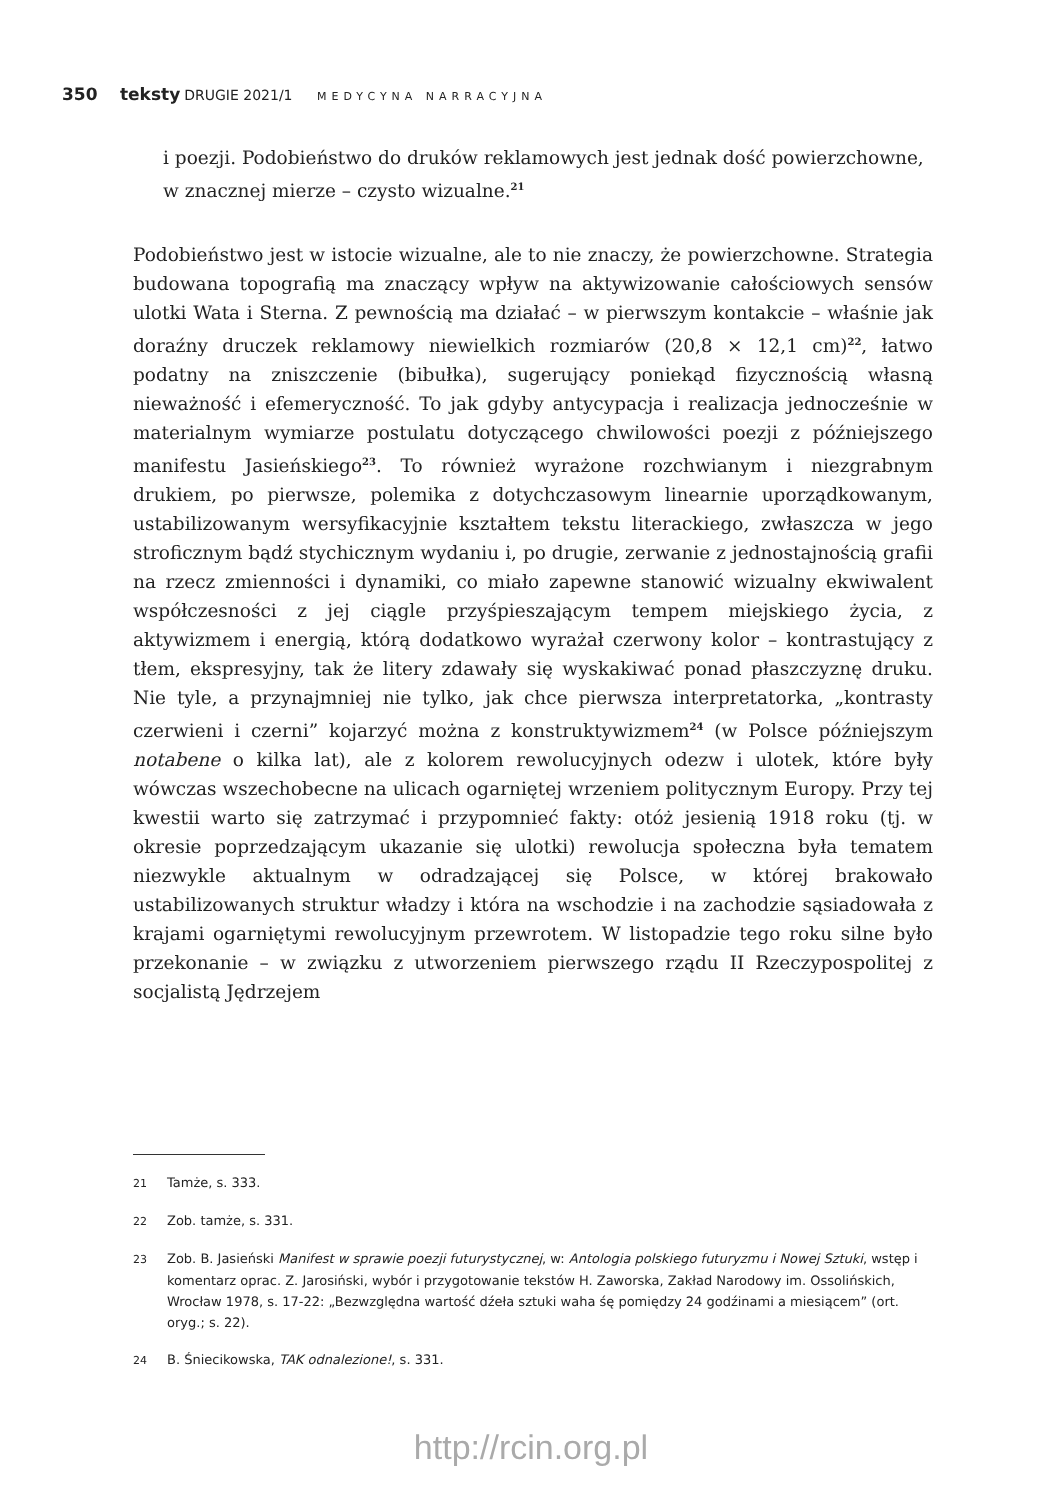350 teksty DRUGIE 2021/1 MEDYCYNA NARRACYJNA
i poezji. Podobieństwo do druków reklamowych jest jednak dość powierzchowne, w znacznej mierze – czysto wizualne.<sup>21</sup>
Podobieństwo jest w istocie wizualne, ale to nie znaczy, że powierzchowne. Strategia budowana topografią ma znaczący wpływ na aktywizowanie całościowych sensów ulotki Wata i Sterna. Z pewnością ma działać – w pierwszym kontakcie – właśnie jak doraźny druczek reklamowy niewielkich rozmiarów (20,8 × 12,1 cm)<sup>22</sup>, łatwo podatny na zniszczenie (bibułka), sugerujący poniekąd fizycznością własną nieważność i efemeryczność. To jak gdyby antycypacja i realizacja jednocześnie w materialnym wymiarze postulatu dotyczącego chwilowości poezji z późniejszego manifestu Jasieńskiego<sup>23</sup>. To również wyrażone rozchwianym i niezgrabnym drukiem, po pierwsze, polemika z dotychczasowym linearnie uporządkowanym, ustabilizowanym wersyfikacyjnie kształtem tekstu literackiego, zwłaszcza w jego stroficznym bądź stychicznym wydaniu i, po drugie, zerwanie z jednostajnością grafii na rzecz zmienności i dynamiki, co miało zapewne stanowić wizualny ekwiwalent współczesności z jej ciągle przyśpieszającym tempem miejskiego życia, z aktywizmem i energią, którą dodatkowo wyrażał czerwony kolor – kontrastujący z tłem, ekspresyjny, tak że litery zdawały się wyskakiwać ponad płaszczyznę druku. Nie tyle, a przynajmniej nie tylko, jak chce pierwsza interpretatorka, „kontrasty czerwieni i czerni” kojarzyć można z konstruktywizmem<sup>24</sup> (w Polsce późniejszym notabene o kilka lat), ale z kolorem rewolucyjnych odezw i ulotek, które były wówczas wszechobecne na ulicach ogarniętej wrzeniem politycznym Europy. Przy tej kwestii warto się zatrzymać i przypomnieć fakty: otóż jesienią 1918 roku (tj. w okresie poprzedzającym ukazanie się ulotki) rewolucja społeczna była tematem niezwykle aktualnym w odradzającej się Polsce, w której brakowało ustabilizowanych struktur władzy i która na wschodzie i na zachodzie sąsiadowała z krajami ogarniętymi rewolucyjnym przewrotem. W listopadzie tego roku silne było przekonanie – w związku z utworzeniem pierwszego rządu II Rzeczypospolitej z socjalistą Jędrzejem
21 Tamże, s. 333.
22 Zob. tamże, s. 331.
23 Zob. B. Jasieński Manifest w sprawie poezji futurystycznej, w: Antologia polskiego futuryzmu i Nowej Sztuki, wstęp i komentarz oprac. Z. Jarosiński, wybór i przygotowanie tekstów H. Zaworska, Zakład Narodowy im. Ossolińskich, Wrocław 1978, s. 17-22: „Bezwzględna wartość dźeła sztuki waha śę pomiędzy 24 godźinami a miesiącem” (ort. oryg.; s. 22).
24 B. Śniecikowska, TAK odnalezione!, s. 331.
http://rcin.org.pl